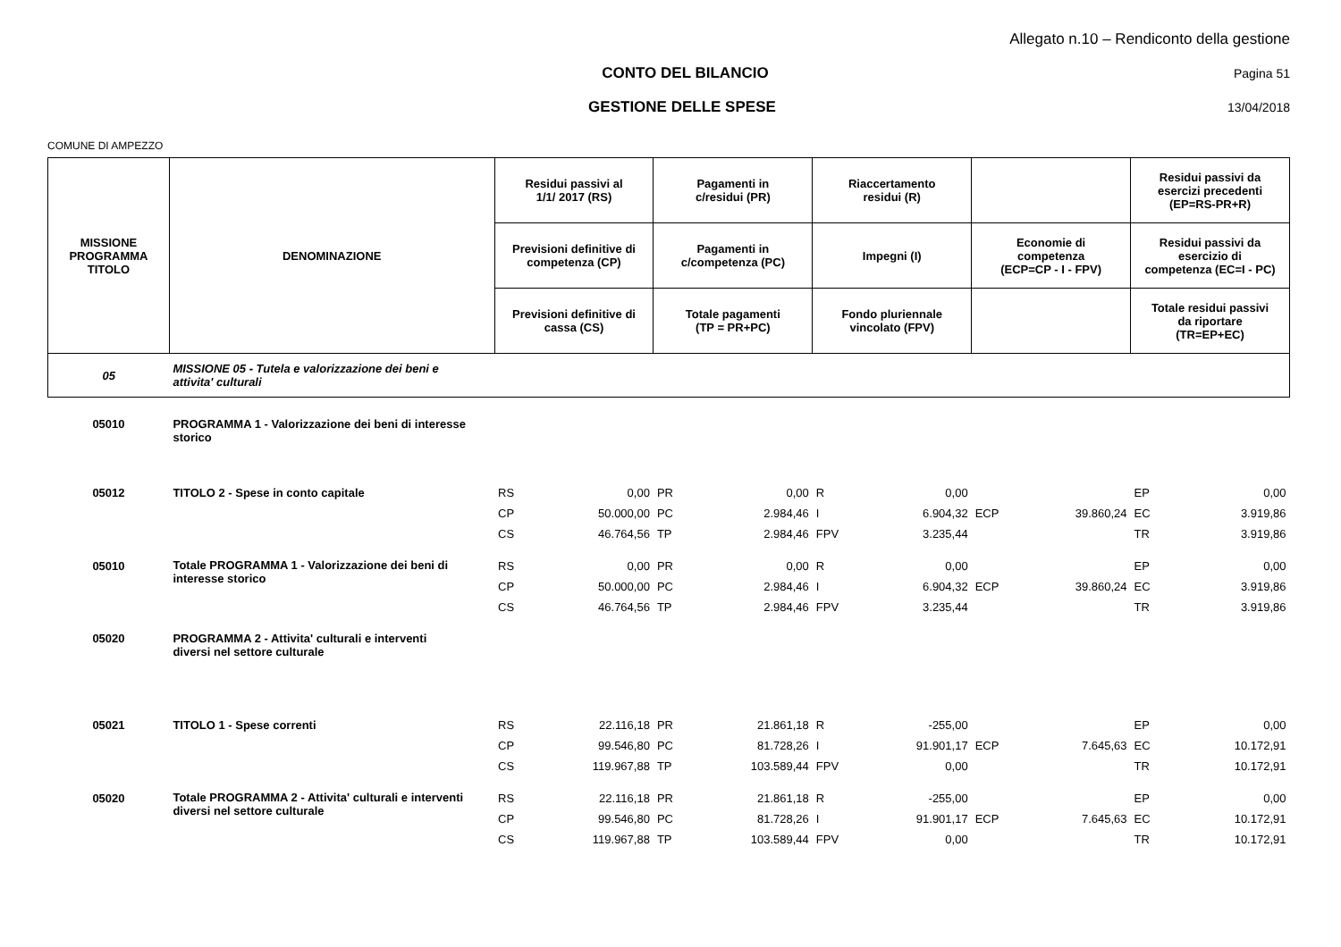Allegato n.10 – Rendiconto della gestione
CONTO DEL BILANCIO
Pagina 51
GESTIONE DELLE SPESE
13/04/2018
COMUNE DI AMPEZZO
| MISSIONE PROGRAMMA TITOLO | DENOMINAZIONE | Residui passivi al 1/1/ 2017 (RS) | | Pagamenti in c/residui (PR) | | Riaccertamento residui (R) | | | | Residui passivi da esercizi precedenti (EP=RS-PR+R) | |
| --- | --- | --- | --- | --- | --- | --- | --- | --- | --- | --- | --- |
| | | Previsioni definitive di competenza (CP) | | Pagamenti in c/competenza (PC) | | Impegni (I) | | Economie di competenza (ECP=CP - I - FPV) | | Residui passivi da esercizio di competenza (EC=I - PC) | |
| | | Previsioni definitive di cassa (CS) | | Totale pagamenti (TP = PR+PC) | | Fondo pluriennale vincolato (FPV) | | | | Totale residui passivi da riportare (TR=EP+EC) | |
| 05 | MISSIONE 05 - Tutela e valorizzazione dei beni e attivita' culturali | | | | | | | | | | |
| 05010 | PROGRAMMA 1 - Valorizzazione dei beni di interesse storico | | | | | | | | | | |
| 05012 | TITOLO 2 - Spese in conto capitale | RS | 0,00 | PR | 0,00 | R | 0,00 | | | EP | 0,00 |
| | | CP | 50.000,00 | PC | 2.984,46 | I | 6.904,32 | ECP | 39.860,24 | EC | 3.919,86 |
| | | CS | 46.764,56 | TP | 2.984,46 | FPV | 3.235,44 | | | TR | 3.919,86 |
| 05010 | Totale PROGRAMMA 1 - Valorizzazione dei beni di interesse storico | RS | 0,00 | PR | 0,00 | R | 0,00 | | | EP | 0,00 |
| | | CP | 50.000,00 | PC | 2.984,46 | I | 6.904,32 | ECP | 39.860,24 | EC | 3.919,86 |
| | | CS | 46.764,56 | TP | 2.984,46 | FPV | 3.235,44 | | | TR | 3.919,86 |
| 05020 | PROGRAMMA 2 - Attivita' culturali e interventi diversi nel settore culturale | | | | | | | | | | |
| 05021 | TITOLO 1 - Spese correnti | RS | 22.116,18 | PR | 21.861,18 | R | -255,00 | | | EP | 0,00 |
| | | CP | 99.546,80 | PC | 81.728,26 | I | 91.901,17 | ECP | 7.645,63 | EC | 10.172,91 |
| | | CS | 119.967,88 | TP | 103.589,44 | FPV | 0,00 | | | TR | 10.172,91 |
| 05020 | Totale PROGRAMMA 2 - Attivita' culturali e interventi diversi nel settore culturale | RS | 22.116,18 | PR | 21.861,18 | R | -255,00 | | | EP | 0,00 |
| | | CP | 99.546,80 | PC | 81.728,26 | I | 91.901,17 | ECP | 7.645,63 | EC | 10.172,91 |
| | | CS | 119.967,88 | TP | 103.589,44 | FPV | 0,00 | | | TR | 10.172,91 |